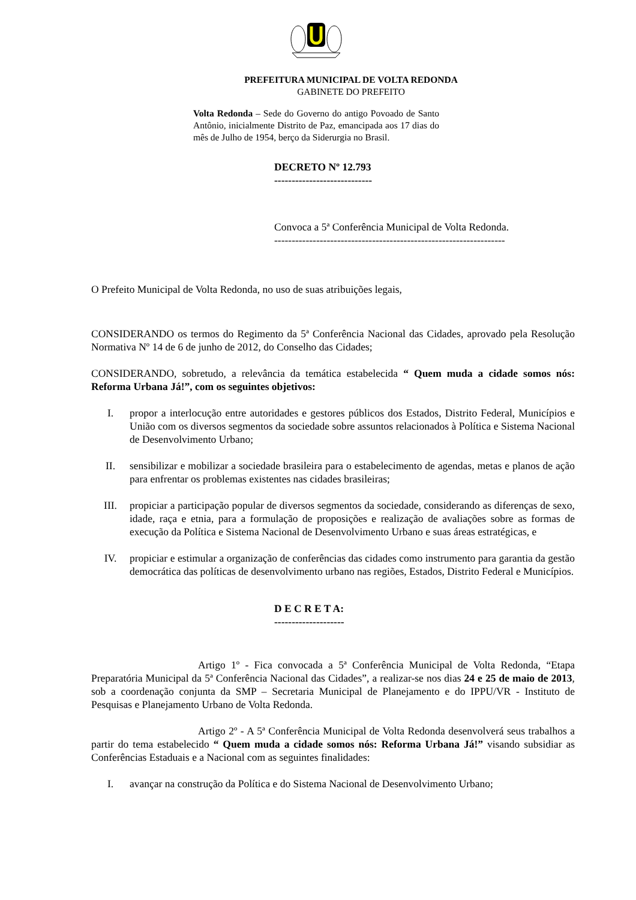PREFEITURA MUNICIPAL DE VOLTA REDONDA
GABINETE DO PREFEITO
Volta Redonda – Sede do Governo do antigo Povoado de Santo Antônio, inicialmente Distrito de Paz, emancipada aos 17 dias do mês de Julho de 1954, berço da Siderurgia no Brasil.
DECRETO Nº 12.793
----------------------------
Convoca a 5ª Conferência Municipal de Volta Redonda.
------------------------------------------------------------------
O Prefeito Municipal de Volta Redonda, no uso de suas atribuições legais,
CONSIDERANDO os termos do Regimento da 5ª Conferência Nacional das Cidades, aprovado pela Resolução Normativa Nº 14 de 6 de junho de 2012, do Conselho das Cidades;
CONSIDERANDO, sobretudo, a relevância da temática estabelecida “ Quem muda a cidade somos nós: Reforma Urbana Já!”, com os seguintes objetivos:
I. propor a interlocução entre autoridades e gestores públicos dos Estados, Distrito Federal, Municípios e União com os diversos segmentos da sociedade sobre assuntos relacionados à Política e Sistema Nacional de Desenvolvimento Urbano;
II. sensibilizar e mobilizar a sociedade brasileira para o estabelecimento de agendas, metas e planos de ação para enfrentar os problemas existentes nas cidades brasileiras;
III. propiciar a participação popular de diversos segmentos da sociedade, considerando as diferenças de sexo, idade, raça e etnia, para a formulação de proposições e realização de avaliações sobre as formas de execução da Política e Sistema Nacional de Desenvolvimento Urbano e suas áreas estratégicas, e
IV. propiciar e estimular a organização de conferências das cidades como instrumento para garantia da gestão democrática das políticas de desenvolvimento urbano nas regiões, Estados, Distrito Federal e Municípios.
D E C R E T A:
--------------------
Artigo 1º - Fica convocada a 5ª Conferência Municipal de Volta Redonda, “Etapa Preparatória Municipal da 5ª Conferência Nacional das Cidades”, a realizar-se nos dias 24 e 25 de maio de 2013, sob a coordenação conjunta da SMP – Secretaria Municipal de Planejamento e do IPPU/VR - Instituto de Pesquisas e Planejamento Urbano de Volta Redonda.
Artigo 2º - A 5ª Conferência Municipal de Volta Redonda desenvolverá seus trabalhos a partir do tema estabelecido “ Quem muda a cidade somos nós: Reforma Urbana Já!” visando subsidiar as Conferências Estaduais e a Nacional com as seguintes finalidades:
I. avançar na construção da Política e do Sistema Nacional de Desenvolvimento Urbano;